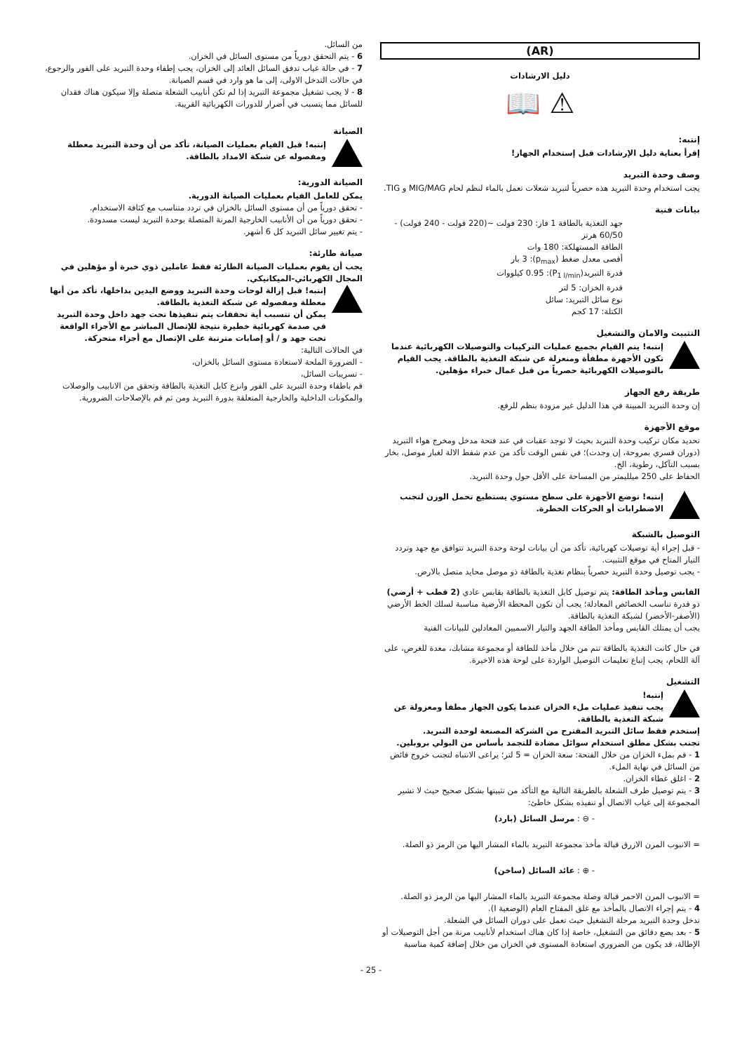(AR)
دليل الارشادات
⚠ 📖
إنتبه:
إقرأ بعناية دليل الإرشادات قبل إستخدام الجهاز!
وصف وحدة التبريد
يجب استخدام وحدة التبريد هذه حصرياً لتبريد شعلات تعمل بالماء لنظم لحام MIG/MAG و TIG.
بيانات فنية
جهد التغذية بالطاقة 1 فاز: 230 فولت ~(220 فولت - 240 فولت) - 60/50 هرتز
الطاقة المستهلكة: 180 وات
أقصى معدل ضغط (p<sub>max</sub>): 3 بار
قدرة التبريد(P<sub>1 l/min</sub>): 0.95 كيلووات
قدرة الخزان: 5 لتر
نوع سائل التبريد: سائل
الكتلة: 17 كجم
التثبيت والامان والتشغيل
إنتبه! يتم القيام بجميع عمليات التركيبات والتوصيلات الكهربائية عندما تكون الأجهزة مطفأة ومنعزلة عن شبكة التغذية بالطاقة. يجب القيام بالتوصيلات الكهربائية حصرياً من قبل عمال خبراء مؤهلين.
طريقة رفع الجهاز
إن وحدة التبريد المبينة في هذا الدليل غير مزودة بنظم للرفع.
موقع الأجهزة
تحديد مكان تركيب وحدة التبريد بحيث لا توجد عقبات في عند فتحة مدخل ومخرج هواء التبريد (دوران قسري بمروحة، إن وجدت)؛ في نفس الوقت تأكد من عدم شفط الالة لغبار موصل، بخار بسبب التآكل، رطوبة، الخ.
الحفاظ على 250 ميلليمتر من المساحة على الأقل حول وحدة التبريد.
إنتبه! توضع الأجهزة على سطح مستوي يستطيع تحمل الوزن لتجنب الاضطرابات أو الحركات الخطرة.
التوصيل بالشبكة
- قبل إجراء أية توصيلات كهربائية، تأكد من أن بيانات لوحة وحدة التبريد تتوافق مع جهد وتردد التيار المتاح في موقع التثبيت.
- يجب توصيل وحدة التبريد حصرياً بنظام تغذية بالطاقة ذو موصل محايد متصل بالارض.
القابس ومأخذ الطاقة: يتم توصيل كابل التغذية بالطاقة بقابس عادي (2 قطب + أرضي) ذو قدرة تناسب الخصائص المعادلة؛ يجب أن تكون المحطة الأرضية مناسبة لسلك الخط الأرضي (الأصفر-الأخضر) لشبكة التغذية بالطاقة.
يجب أن يمتلك القابس ومأخذ الطاقة الجهد والتيار الاسميين المعادلين للبيانات الفنية
في حال كانت التغذية بالطاقة تتم من خلال مأخذ للطاقة أو مجموعة مشابك، معدة للغرض، على آلة اللحام، يجب إتباع تعليمات التوصيل الواردة على لوحة هذه الاخيرة.
التشغيل
إنتبه!
يجب تنفيذ عمليات ملء الخزان عندما يكون الجهاز مطفأ ومعزولة عن شبكة التغذية بالطاقة.
إستخدم فقط سائل التبريد المقترح من الشركة المصنعة لوحدة التبريد.
تجنب بشكل مطلق استخدام سوائل مضادة للتجمد بأساس من البولي بروبلين.
1 - قم بملء الخزان من خلال الفتحة: سعة الخزان = 5 لتر؛ يراعى الانتباه لتجنب خروج فائض من السائل في نهاية الملء.
2 - اغلق غطاء الخزان.
3 - يتم توصيل طرف الشعلة بالطريقة التالية مع التأكد من تثبيتها بشكل صحيح حيث لا تشير المجموعة إلى غياب الاتصال أو تنفيذه بشكل خاطئ:
- ⊖ : مرسل السائل (بارد)
= الانبوب المرن الازرق قبالة مأخذ مجموعة التبريد بالماء المشار اليها من الرمز ذو الصلة.
- ⊕ : عائد السائل (ساخن)
= الانبوب المرن الاحمر قبالة وصلة مجموعة التبريد بالماء المشار اليها من الرمز ذو الصلة.
4 - يتم إجراء الاتصال بالمأخذ مع غلق المفتاح العام (الوضعية I).
تدخل وحدة التبريد مرحلة التشغيل حيث تعمل على دوران السائل في الشعلة.
5 - بعد بضع دقائق من التشغيل، خاصة إذا كان هناك استخدام لأنابيب مرنة من أجل التوصيلات أو الإطالة، قد يكون من الضروري استعادة المستوى في الخزان من خلال إضافة كمية مناسبة
من السائل.
6 - يتم التحقق دورياً من مستوى السائل في الخزان.
7 - في حالة غياب تدفق السائل العائد إلى الخزان، يجب إطفاء وحدة التبريد على الفور والرجوع، في حالات التدخل الاولى، إلى ما هو وارد في قسم الصيانة.
8 - لا يجب تشغيل مجموعة التبريد إذا لم تكن أنابيب الشعلة متصلة وإلا سيكون هناك فقدان للسائل مما يتسبب في أضرار للدورات الكهربائية القريبة.
الصيانة
إنتبه! قبل القيام بعمليات الصيانة، تأكد من أن وحدة التبريد معطلة ومفصوله عن شبكة الامداد بالطاقة.
الصيانة الدورية:
يمكن للعامل القيام بعمليات الصيانة الدورية.
- تحقق دورياً من أن مستوى السائل بالخزان في تردد متناسب مع كثافة الاستخدام.
- تحقق دورياً من أن الأنابيب الخارجية المرنة المتصلة بوحدة التبريد ليست مسدودة.
- يتم تغيير سائل التبريد كل 6 أشهر.
صيانة طارئة:
يجب أن يقوم بعمليات الصيانة الطارئة فقط عاملين ذوي خبرة أو مؤهلين في المجال الكهربائي-الميكانيكي.
إنتبه! قبل إزالة لوحات وحدة التبريد ووضع اليدين بداخلها، تأكد من أنها معطلة ومفصوله عن شبكة التغذية بالطاقة.
يمكن أن تتسبب أية تحققات يتم تنفيذها تحت جهد داخل وحدة التبريد في صدمة كهربائية خطيرة نتيجة للإتصال المباشر مع الأجزاء الواقعة تحت جهد و / أو إصابات مترتبة على الإتصال مع أجزاء متحركة.
في الحالات التالية:
- الضرورة الملحة لاستعادة مستوى السائل بالخزان،
- تسريبات السائل،
قم باطفاء وحدة التبريد على الفور وانزع كابل التغذية بالطاقة وتحقق من الانابيب والوصلات والمكونات الداخلية والخارجية المتعلقة بدورة التبريد ومن ثم قم بالإصلاحات الضرورية.
- 25 -